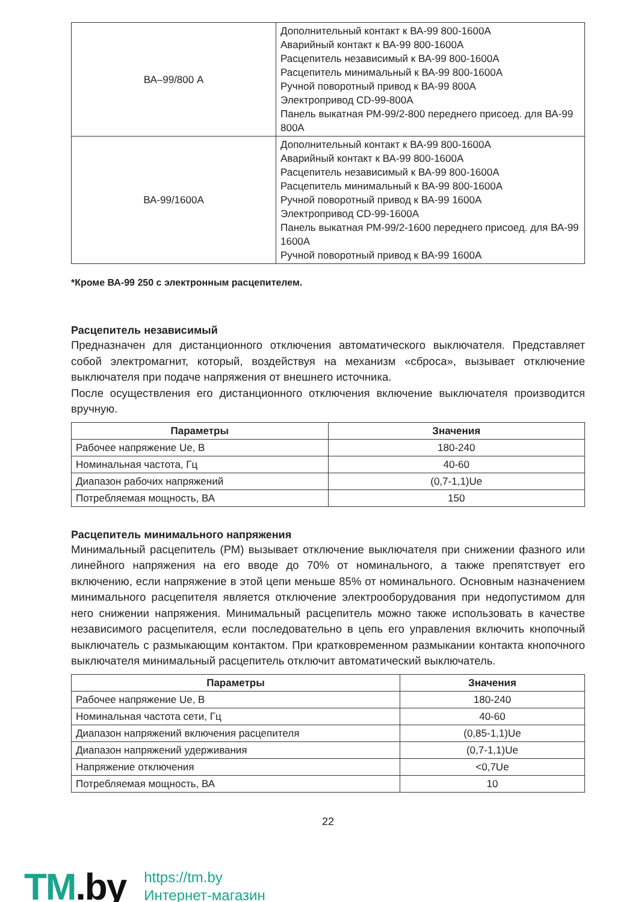| ВА–99/800 А | Дополнительный контакт к ВА-99 800-1600А Аварийный контакт к ВА-99 800-1600А Расцепитель независимый к ВА-99 800-1600А Расцепитель минимальный к ВА-99 800-1600А Ручной поворотный привод к ВА-99 800А Электропривод CD-99-800А Панель выкатная РМ-99/2-800 переднего присоед. для ВА-99 800А |
| ВА-99/1600А | Дополнительный контакт к ВА-99 800-1600А Аварийный контакт к ВА-99 800-1600А Расцепитель независимый к ВА-99 800-1600А Расцепитель минимальный к ВА-99 800-1600А Ручной поворотный привод к ВА-99 1600А Электропривод CD-99-1600А Панель выкатная РМ-99/2-1600 переднего присоед. для ВА-99 1600А Ручной поворотный привод к ВА-99 1600А |
*Кроме ВА-99 250 с электронным расцепителем.
Расцепитель независимый
Предназначен для дистанционного отключения автоматического выключателя. Представляет собой электромагнит, который, воздействуя на механизм «сброса», вызывает отключение выключателя при подаче напряжения от внешнего источника.
После осуществления его дистанционного отключения включение выключателя производится вручную.
| Параметры | Значения |
| --- | --- |
| Рабочее напряжение Ue, В | 180-240 |
| Номинальная частота, Гц | 40-60 |
| Диапазон рабочих напряжений | (0,7-1,1)Ue |
| Потребляемая мощность, ВА | 150 |
Расцепитель минимального напряжения
Минимальный расцепитель (РМ) вызывает отключение выключателя при снижении фазного или линейного напряжения на его вводе до 70% от номинального, а также препятствует его включению, если напряжение в этой цепи меньше 85% от номинального. Основным назначением минимального расцепителя является отключение электрооборудования при недопустимом для него снижении напряжения. Минимальный расцепитель можно также использовать в качестве независимого расцепителя, если последовательно в цепь его управления включить кнопочный выключатель с размыкающим контактом. При кратковременном размыкании контакта кнопочного выключателя минимальный расцепитель отключит автоматический выключатель.
| Параметры | Значения |
| --- | --- |
| Рабочее напряжение Ue, В | 180-240 |
| Номинальная частота сети, Гц | 40-60 |
| Диапазон напряжений включения расцепителя | (0,85-1,1)Ue |
| Диапазон напряжений удерживания | (0,7-1,1)Ue |
| Напряжение отключения | <0,7Ue |
| Потребляемая мощность, ВА | 10 |
22
TM.by
https://tm.by
Интернет-магазин